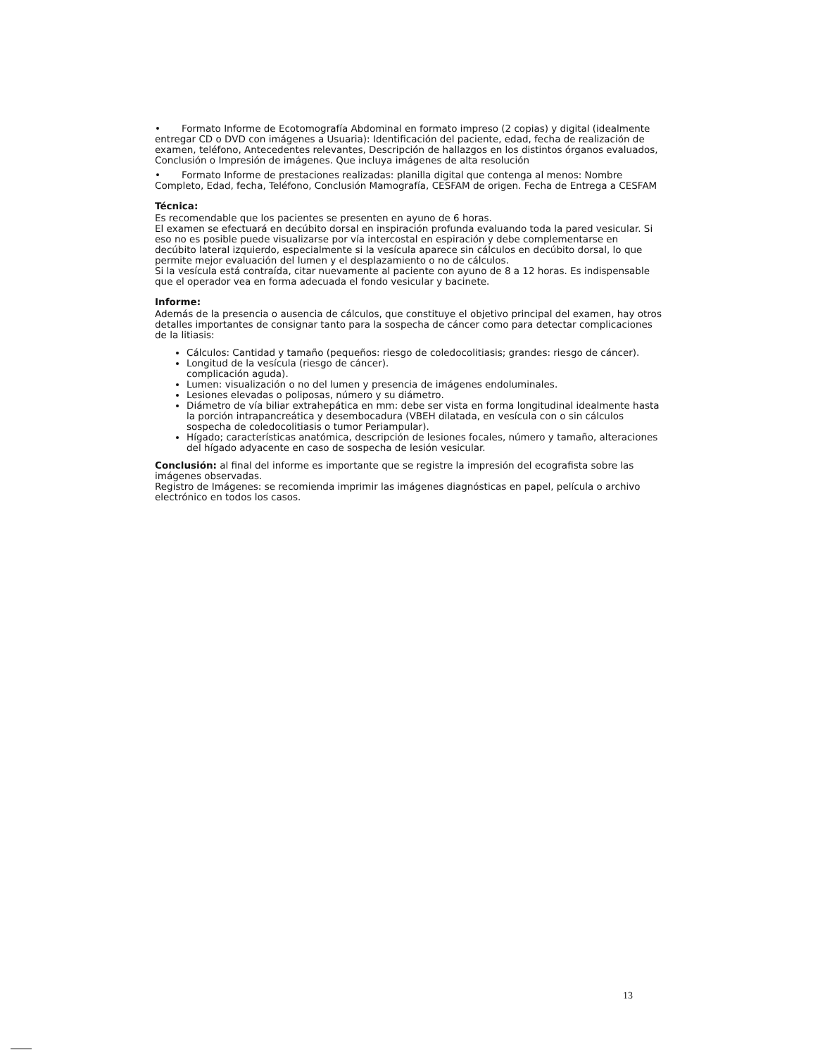• Formato Informe de Ecotomografía Abdominal en formato impreso (2 copias) y digital (idealmente entregar CD o DVD con imágenes a Usuaria): Identificación del paciente, edad, fecha de realización de examen, teléfono, Antecedentes relevantes, Descripción de hallazgos en los distintos órganos evaluados, Conclusión o Impresión de imágenes. Que incluya imágenes de alta resolución
• Formato Informe de prestaciones realizadas: planilla digital que contenga al menos: Nombre Completo, Edad, fecha, Teléfono, Conclusión Mamografía, CESFAM de origen. Fecha de Entrega a CESFAM
Técnica:
Es recomendable que los pacientes se presenten en ayuno de 6 horas.
El examen se efectuará en decúbito dorsal en inspiración profunda evaluando toda la pared vesicular. Si eso no es posible puede visualizarse por vía intercostal en espiración y debe complementarse en decúbito lateral izquierdo, especialmente si la vesícula aparece sin cálculos en decúbito dorsal, lo que permite mejor evaluación del lumen y el desplazamiento o no de cálculos.
Si la vesícula está contraída, citar nuevamente al paciente con ayuno de 8 a 12 horas. Es indispensable que el operador vea en forma adecuada el fondo vesicular y bacinete.
Informe:
Además de la presencia o ausencia de cálculos, que constituye el objetivo principal del examen, hay otros detalles importantes de consignar tanto para la sospecha de cáncer como para detectar complicaciones de la litiasis:
Cálculos: Cantidad y tamaño (pequeños: riesgo de coledocolitiasis; grandes: riesgo de cáncer).
Longitud de la vesícula (riesgo de cáncer).
complicación aguda).
Lumen: visualización o no del lumen y presencia de imágenes endoluminales.
Lesiones elevadas o poliposas, número y su diámetro.
Diámetro de vía biliar extrahepática en mm: debe ser vista en forma longitudinal idealmente hasta la porción intrapancreática y desembocadura (VBEH dilatada, en vesícula con o sin cálculos sospecha de coledocolitiasis o tumor Periampular).
Hígado; características anatómica, descripción de lesiones focales, número y tamaño, alteraciones del hígado adyacente en caso de sospecha de lesión vesicular.
Conclusión: al final del informe es importante que se registre la impresión del ecografista sobre las imágenes observadas.
Registro de Imágenes: se recomienda imprimir las imágenes diagnósticas en papel, película o archivo electrónico en todos los casos.
13